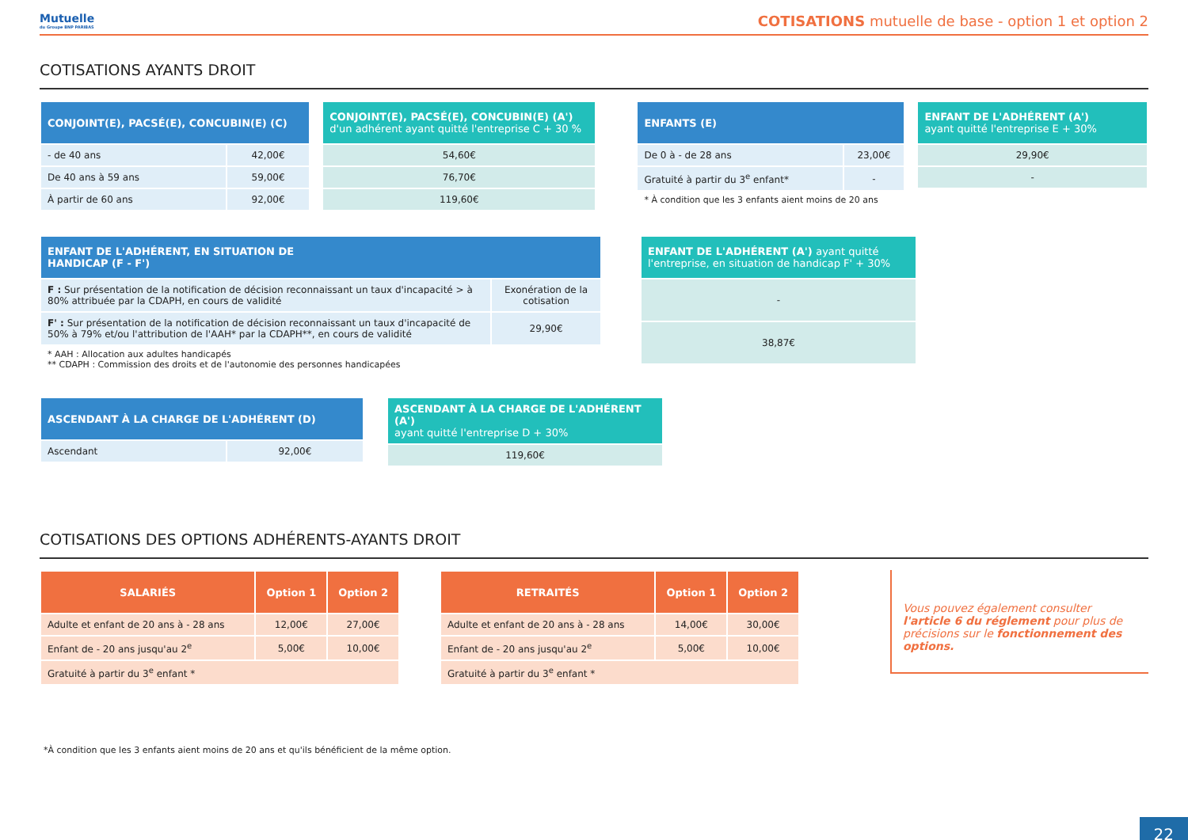Mutuelle
du Groupe BNP PARIBAS
COTISATIONS mutuelle de base - option 1 et option 2
COTISATIONS AYANTS DROIT
| CONJOINT(E), PACSÉ(E), CONCUBIN(E) (C) | |
| --- | --- |
| - de 40 ans | 42,00€ |
| De 40 ans à 59 ans | 59,00€ |
| À partir de 60 ans | 92,00€ |
| CONJOINT(E), PACSÉ(E), CONCUBIN(E) (A') d'un adhérent ayant quitté l'entreprise C + 30 % |
| --- |
| 54,60€ |
| 76,70€ |
| 119,60€ |
| ENFANTS (E) | |
| --- | --- |
| De 0 à - de 28 ans | 23,00€ |
| Gratuité à partir du 3<sup>e</sup> enfant* | - |
* À condition que les 3 enfants aient moins de 20 ans
| ENFANT DE L'ADHÉRENT (A') ayant quitté l'entreprise E + 30% |
| --- |
| 29,90€ |
| - |
| ENFANT DE L'ADHÉRENT, EN SITUATION DE HANDICAP (F - F') | |
| --- | --- |
| F : Sur présentation de la notification de décision reconnaissant un taux d'incapacité > à 80% attribuée par la CDAPH, en cours de validité | Exonération de la cotisation |
| F' : Sur présentation de la notification de décision reconnaissant un taux d'incapacité de 50% à 79% et/ou l'attribution de l'AAH* par la CDAPH**, en cours de validité | 29,90€ |
* AAH : Allocation aux adultes handicapés
** CDAPH : Commission des droits et de l'autonomie des personnes handicapées
| ENFANT DE L'ADHÉRENT (A') ayant quitté l'entreprise, en situation de handicap F' + 30% |
| --- |
| - |
| 38,87€ |
| ASCENDANT À LA CHARGE DE L'ADHÉRENT (D) | |
| --- | --- |
| Ascendant | 92,00€ |
| ASCENDANT À LA CHARGE DE L'ADHÉRENT (A') ayant quitté l'entreprise D + 30% |
| --- |
| 119,60€ |
COTISATIONS DES OPTIONS ADHÉRENTS-AYANTS DROIT
| SALARIÉS | Option 1 | Option 2 |
| --- | --- | --- |
| Adulte et enfant de 20 ans à - 28 ans | 12,00€ | 27,00€ |
| Enfant de - 20 ans jusqu'au 2<sup>e</sup> | 5,00€ | 10,00€ |
| Gratuité à partir du 3<sup>e</sup> enfant * | | |
| RETRAITÉS | Option 1 | Option 2 |
| --- | --- | --- |
| Adulte et enfant de 20 ans à - 28 ans | 14,00€ | 30,00€ |
| Enfant de - 20 ans jusqu'au 2<sup>e</sup> | 5,00€ | 10,00€ |
| Gratuité à partir du 3<sup>e</sup> enfant * | | |
Vous pouvez également consulter l'article 6 du réglement pour plus de précisions sur le fonctionnement des options.
*À condition que les 3 enfants aient moins de 20 ans et qu'ils bénéficient de la même option.
22